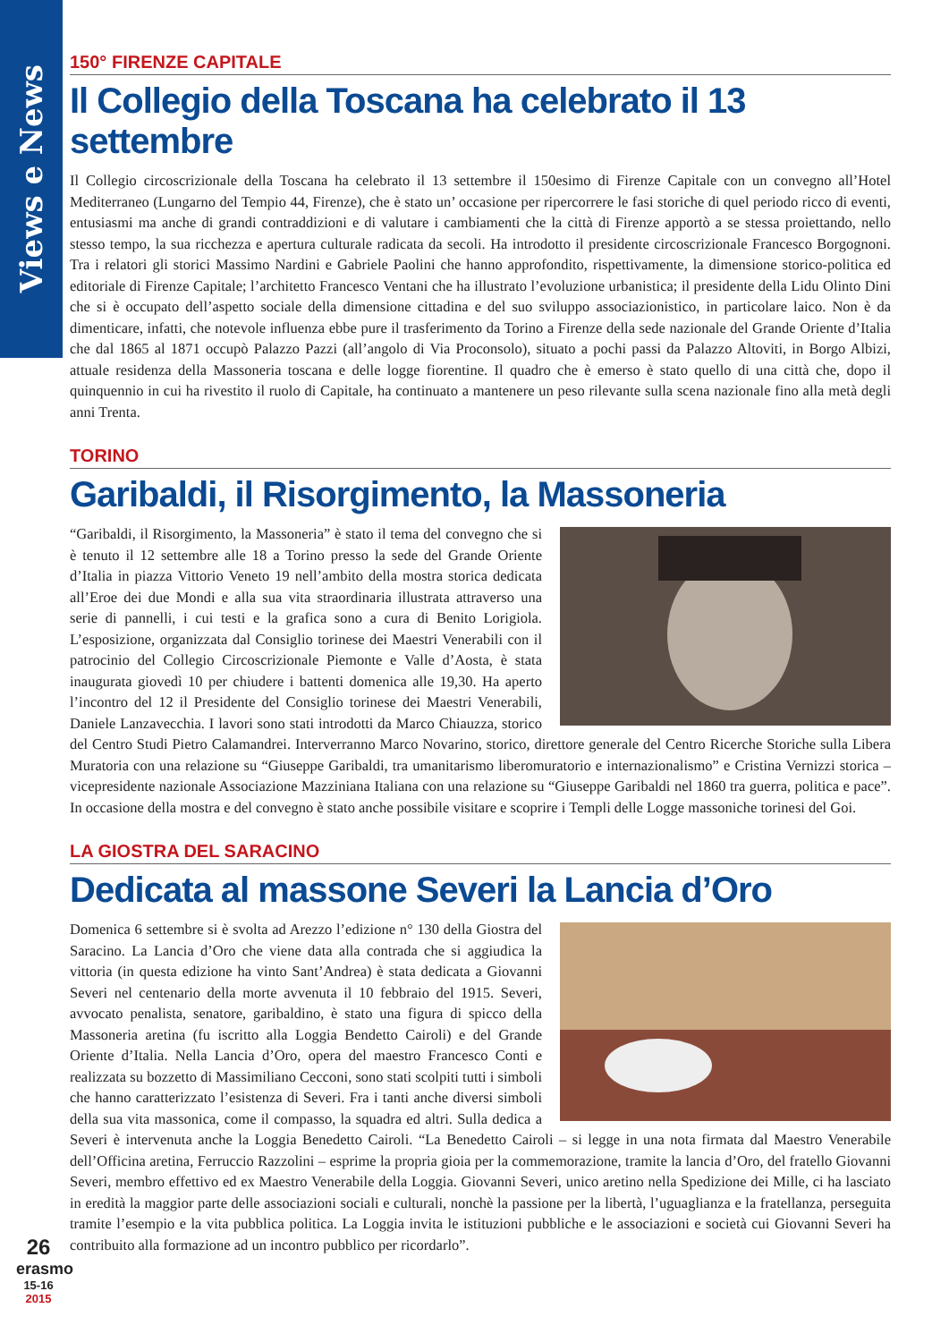Views e News
150° FIRENZE CAPITALE
Il Collegio della Toscana ha celebrato il 13 settembre
Il Collegio circoscrizionale della Toscana ha celebrato il 13 settembre il 150esimo di Firenze Capitale con un convegno all’Hotel Mediterraneo (Lungarno del Tempio 44, Firenze), che è stato un’ occasione per ripercorrere le fasi storiche di quel periodo ricco di eventi, entusiasmi ma anche di grandi contraddizioni e di valutare i cambiamenti che la città di Firenze apportò a se stessa proiettando, nello stesso tempo, la sua ricchezza e apertura culturale radicata da secoli. Ha introdotto il presidente circoscrizionale Francesco Borgognoni. Tra i relatori gli storici Massimo Nardini e Gabriele Paolini che hanno approfondito, rispettivamente, la dimensione storico-politica ed editoriale di Firenze Capitale; l’architetto Francesco Ventani che ha illustrato l’evoluzione urbanistica; il presidente della Lidu Olinto Dini che si è occupato dell’aspetto sociale della dimensione cittadina e del suo sviluppo associazionistico, in particolare laico. Non è da dimenticare, infatti, che notevole influenza ebbe pure il trasferimento da Torino a Firenze della sede nazionale del Grande Oriente d’Italia che dal 1865 al 1871 occupò Palazzo Pazzi (all’angolo di Via Proconsolo), situato a pochi passi da Palazzo Altoviti, in Borgo Albizi, attuale residenza della Massoneria toscana e delle logge fiorentine. Il quadro che è emerso è stato quello di una città che, dopo il quinquennio in cui ha rivestito il ruolo di Capitale, ha continuato a mantenere un peso rilevante sulla scena nazionale fino alla metà degli anni Trenta.
TORINO
Garibaldi, il Risorgimento, la Massoneria
“Garibaldi, il Risorgimento, la Massoneria” è stato il tema del convegno che si è tenuto il 12 settembre alle 18 a Torino presso la sede del Grande Oriente d’Italia in piazza Vittorio Veneto 19 nell’ambito della mostra storica dedicata all’Eroe dei due Mondi e alla sua vita straordinaria illustrata attraverso una serie di pannelli, i cui testi e la grafica sono a cura di Benito Lorigiola. L’esposizione, organizzata dal Consiglio torinese dei Maestri Venerabili con il patrocinio del Collegio Circoscrizionale Piemonte e Valle d’Aosta, è stata inaugurata giovedì 10 per chiudere i battenti domenica alle 19,30. Ha aperto l’incontro del 12 il Presidente del Consiglio torinese dei Maestri Venerabili, Daniele Lanzavecchia. I lavori sono stati introdotti da Marco Chiauzza, storico del Centro Studi Pietro Calamandrei. Interverranno Marco Novarino, storico, direttore generale del Centro Ricerche Storiche sulla Libera Muratoria con una relazione su “Giuseppe Garibaldi, tra umanitarismo liberomuratorio e internazionalismo” e Cristina Vernizzi storica – vicepresidente nazionale Associazione Mazziniana Italiana con una relazione su “Giuseppe Garibaldi nel 1860 tra guerra, politica e pace”. In occasione della mostra e del convegno è stato anche possibile visitare e scoprire i Templi delle Logge massoniche torinesi del Goi.
LA GIOSTRA DEL SARACINO
Dedicata al massone Severi la Lancia d’Oro
Domenica 6 settembre si è svolta ad Arezzo l’edizione n° 130 della Giostra del Saracino. La Lancia d’Oro che viene data alla contrada che si aggiudica la vittoria (in questa edizione ha vinto Sant’Andrea) è stata dedicata a Giovanni Severi nel centenario della morte avvenuta il 10 febbraio del 1915. Severi, avvocato penalista, senatore, garibaldino, è stato una figura di spicco della Massoneria aretina (fu iscritto alla Loggia Bendetto Cairoli) e del Grande Oriente d’Italia. Nella Lancia d’Oro, opera del maestro Francesco Conti e realizzata su bozzetto di Massimiliano Cecconi, sono stati scolpiti tutti i simboli che hanno caratterizzato l’esistenza di Severi. Fra i tanti anche diversi simboli della sua vita massonica, come il compasso, la squadra ed altri. Sulla dedica a Severi è intervenuta anche la Loggia Benedetto Cairoli. “La Benedetto Cairoli – si legge in una nota firmata dal Maestro Venerabile dell’Officina aretina, Ferruccio Razzolini – esprime la propria gioia per la commemorazione, tramite la lancia d’Oro, del fratello Giovanni Severi, membro effettivo ed ex Maestro Venerabile della Loggia. Giovanni Severi, unico aretino nella Spedizione dei Mille, ci ha lasciato in eredità la maggior parte delle associazioni sociali e culturali, nonchè la passione per la libertà, l’uguaglianza e la fratellanza, perseguita tramite l’esempio e la vita pubblica politica. La Loggia invita le istituzioni pubbliche e le associazioni e società cui Giovanni Severi ha contribuito alla formazione ad un incontro pubblico per ricordarlo”.
26
erasmo
15-16
2015